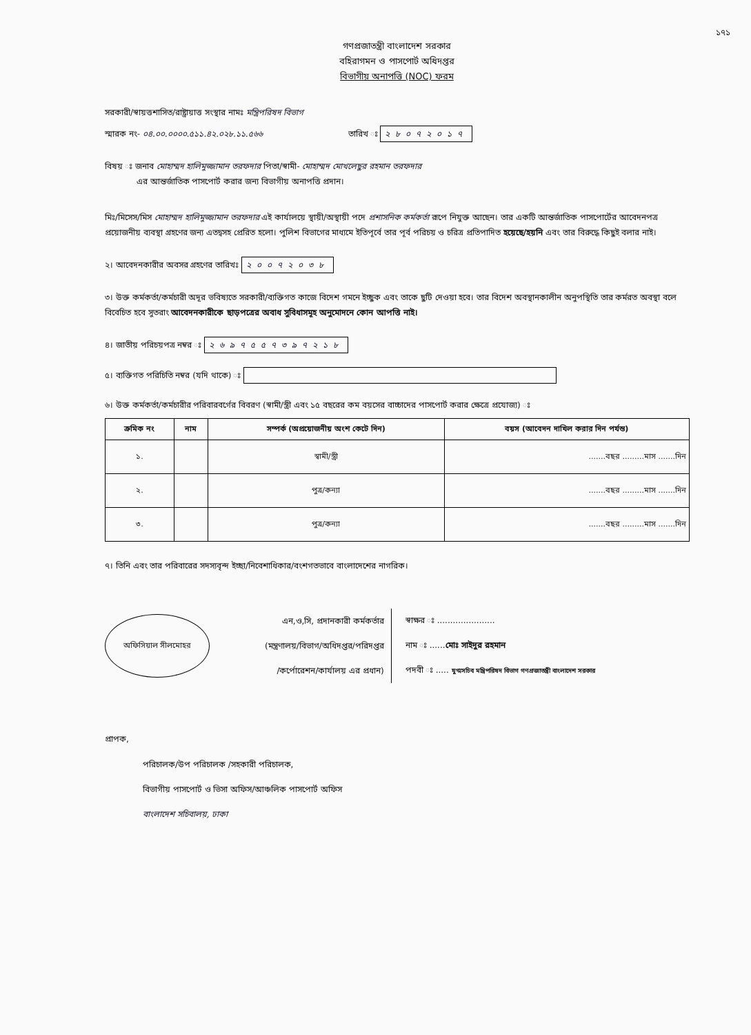১৭১
গণপ্রজাতন্ত্রী বাংলাদেশ সরকার
বহিরাগমন ও পাসপোর্ট অধিদপ্তর
বিভাগীয় অনাপত্তি (NOC) ফরম
সরকারী/স্বায়ত্তশাসিত/রাষ্ট্রায়াত্ত সংস্থার নামঃ মন্ত্রিপরিষদ বিভাগ
স্মারক নং- ০৪.০০.০০০০.৫১১.৪২.০২৮.১১.৫৬৬ তারিখ ঃ ২৮০৭২০১৭
বিষয় ঃ জনাব মোহাম্মদ হালিমুজ্জামান তরফদার পিতা/স্বামী- মোহাম্মদ মোখলেছুর রহমান তরফদার
এর আন্তর্জাতিক পাসপোর্ট করার জন্য বিভাগীয় অনাপত্তি প্রদান।
মিঃ/মিসেস/মিস মোহাম্মদ হালিমুজ্জামান তরফদার এই কার্যালয়ে স্থায়ী/অস্থায়ী পদে প্রশাসনিক কর্মকর্তা রূপে নিযুক্ত আছেন। তার একটি আন্তর্জাতিক পাসপোর্টের আবেদনপত্র প্রয়োজনীয় ব্যবস্থা গ্রহণের জন্য এতদ্বসহ প্রেরিত হলো। পুলিশ বিভাগের মাধ্যমে ইতিপূর্বে তার পূর্ব পরিচয় ও চরিত্র প্রতিপাদিত হয়েছে/হয়নি এবং তার বিরুদ্ধে কিছুই বলার নাই।
২। আবেদনকারীর অবসর গ্রহণের তারিখঃ ২০০৭২০৩৮
৩। উক্ত কর্মকর্তা/কর্মচারী অদূর ভবিষ্যতে সরকারী/ব্যক্তিগত কাজে বিদেশ গমনে ইচ্ছুক এবং তাকে ছুটি দেওয়া হবে। তার বিদেশ অবস্থানকালীন অনুপস্থিতি তার কর্মরত অবস্থা বলে বিবেচিত হবে সুতরাং আবেদনকারীকে ছাড়পত্রের অবাধ সুবিধাসমূহ অনুমোদনে কোন আপত্তি নাই।
৪। জাতীয় পরিচয়পত্র নম্বর ঃ ২৬৯৭৫৫৭৩৯৭২১৮
৫। ব্যক্তিগত পরিচিতি নম্বর (যদি থাকে) ঃ
৬। উক্ত কর্মকর্তা/কর্মচারীর পরিবারবর্গের বিবরণ (স্বামী/স্ত্রী এবং ১৫ বছরের কম বয়সের বাচ্চাদের পাসপোর্ট করার ক্ষেত্রে প্রযোজ্য) ঃ
| ক্রমিক নং | নাম | সম্পর্ক (অপ্রয়োজনীয় অংশ কেটে দিন) | বয়স (আবেদন দাখিল করার দিন পর্যন্ত) |
| --- | --- | --- | --- |
| ১. | | স্বামী/স্ত্রী | .......বছর .........মাস .......দিন |
| ২. | | পুত্র/কন্যা | .......বছর .........মাস .......দিন |
| ৩. | | পুত্র/কন্যা | .......বছর .........মাস .......দিন |
৭। তিনি এবং তার পরিবারের সদস্যবৃন্দ ইচ্ছা/নিবেশাধিকার/বংশগতভাবে বাংলাদেশের নাগরিক।
অফিসিয়াল সীলমোহর
এন,ও,সি, প্রদানকারী কর্মকর্তার
(মন্ত্রণালয়/বিভাগ/অধিদপ্তর/পরিদপ্তর
/কর্পোরেশন/কার্যালয় এর প্রধান)
স্বাক্ষর ঃ ......................
নাম ঃ ......মোঃ সাইদুর রহমান
পদবী ঃ ..... যুগ্মসচিব মন্ত্রিপরিষদ বিভাগ গণপ্রজাতন্ত্রী বাংলাদেশ সরকার
প্রাপক,
পরিচালক/উপ পরিচালক /সহকারী পরিচালক,
বিভাগীয় পাসপোর্ট ও ভিসা অফিস/আঞ্চলিক পাসপোর্ট অফিস
বাংলাদেশ সচিবালয়, ঢাকা